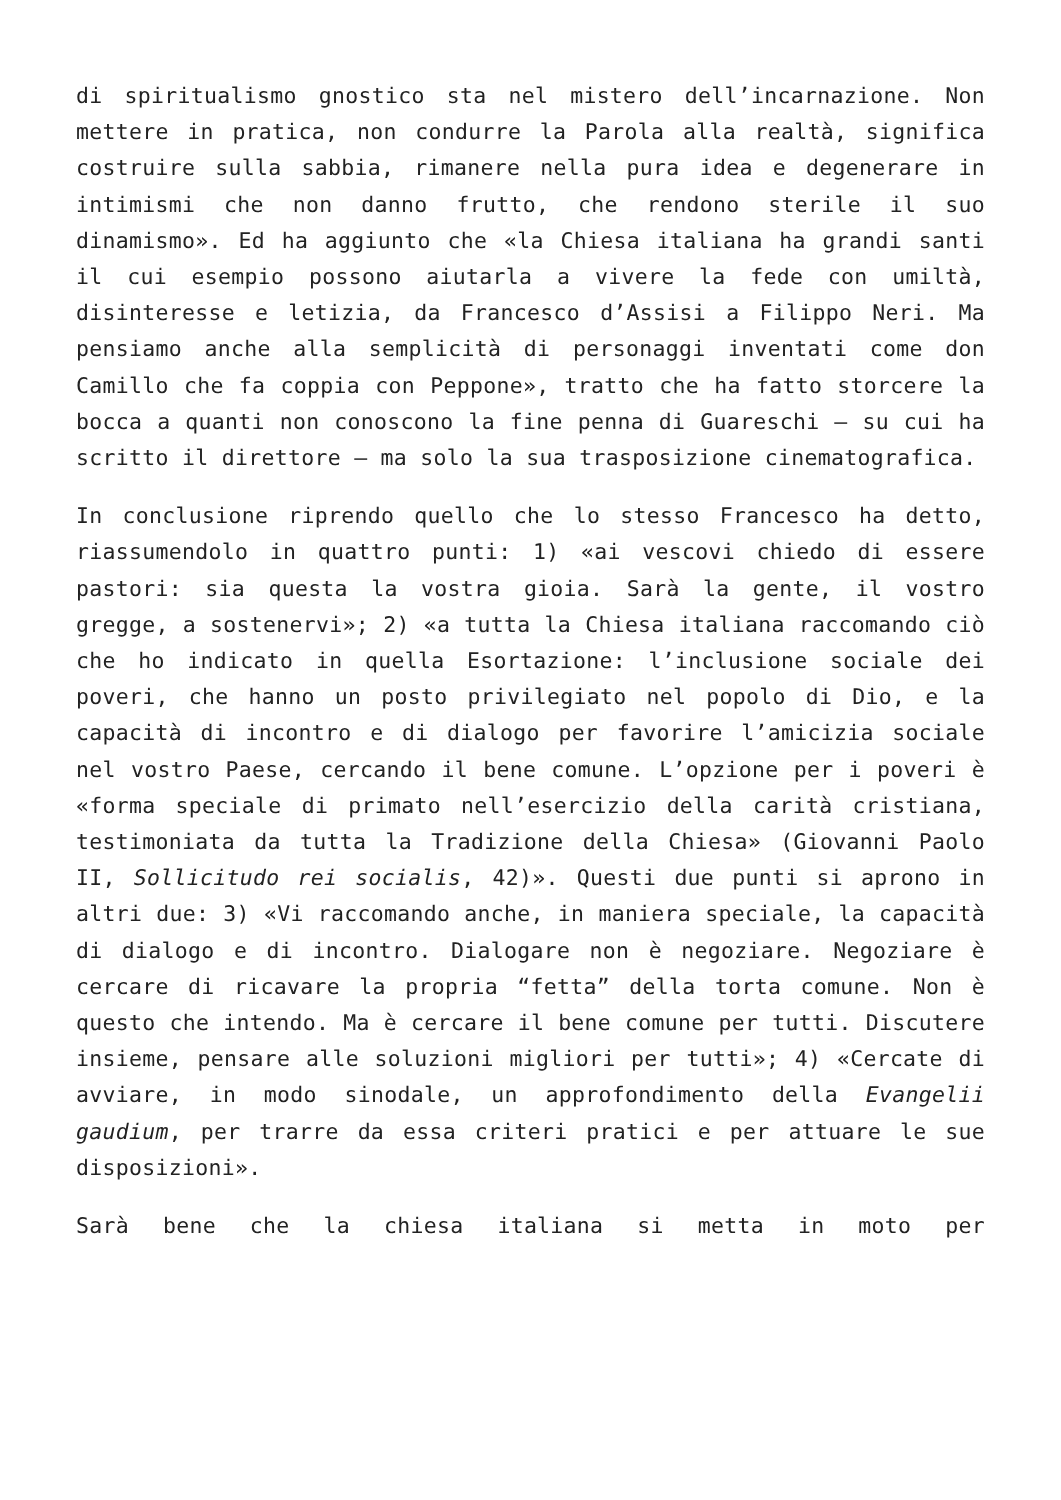di spiritualismo gnostico sta nel mistero dell’incarnazione. Non mettere in pratica, non condurre la Parola alla realtà, significa costruire sulla sabbia, rimanere nella pura idea e degenerare in intimismi che non danno frutto, che rendono sterile il suo dinamismo». Ed ha aggiunto che «la Chiesa italiana ha grandi santi il cui esempio possono aiutarla a vivere la fede con umiltà, disinteresse e letizia, da Francesco d’Assisi a Filippo Neri. Ma pensiamo anche alla semplicità di personaggi inventati come don Camillo che fa coppia con Peppone», tratto che ha fatto storcere la bocca a quanti non conoscono la fine penna di Guareschi – su cui ha scritto il direttore – ma solo la sua trasposizione cinematografica.
In conclusione riprendo quello che lo stesso Francesco ha detto, riassumendolo in quattro punti: 1) «ai vescovi chiedo di essere pastori: sia questa la vostra gioia. Sarà la gente, il vostro gregge, a sostenervi»; 2) «a tutta la Chiesa italiana raccomando ciò che ho indicato in quella Esortazione: l’inclusione sociale dei poveri, che hanno un posto privilegiato nel popolo di Dio, e la capacità di incontro e di dialogo per favorire l’amicizia sociale nel vostro Paese, cercando il bene comune. L’opzione per i poveri è «forma speciale di primato nell’esercizio della carità cristiana, testimoniata da tutta la Tradizione della Chiesa» (Giovanni Paolo II, Sollicitudo rei socialis, 42)». Questi due punti si aprono in altri due: 3) «Vi raccomando anche, in maniera speciale, la capacità di dialogo e di incontro. Dialogare non è negoziare. Negoziare è cercare di ricavare la propria “fetta” della torta comune. Non è questo che intendo. Ma è cercare il bene comune per tutti. Discutere insieme, pensare alle soluzioni migliori per tutti»; 4) «Cercate di avviare, in modo sinodale, un approfondimento della Evangelii gaudium, per trarre da essa criteri pratici e per attuare le sue disposizioni».
Sarà bene che la chiesa italiana si metta in moto per